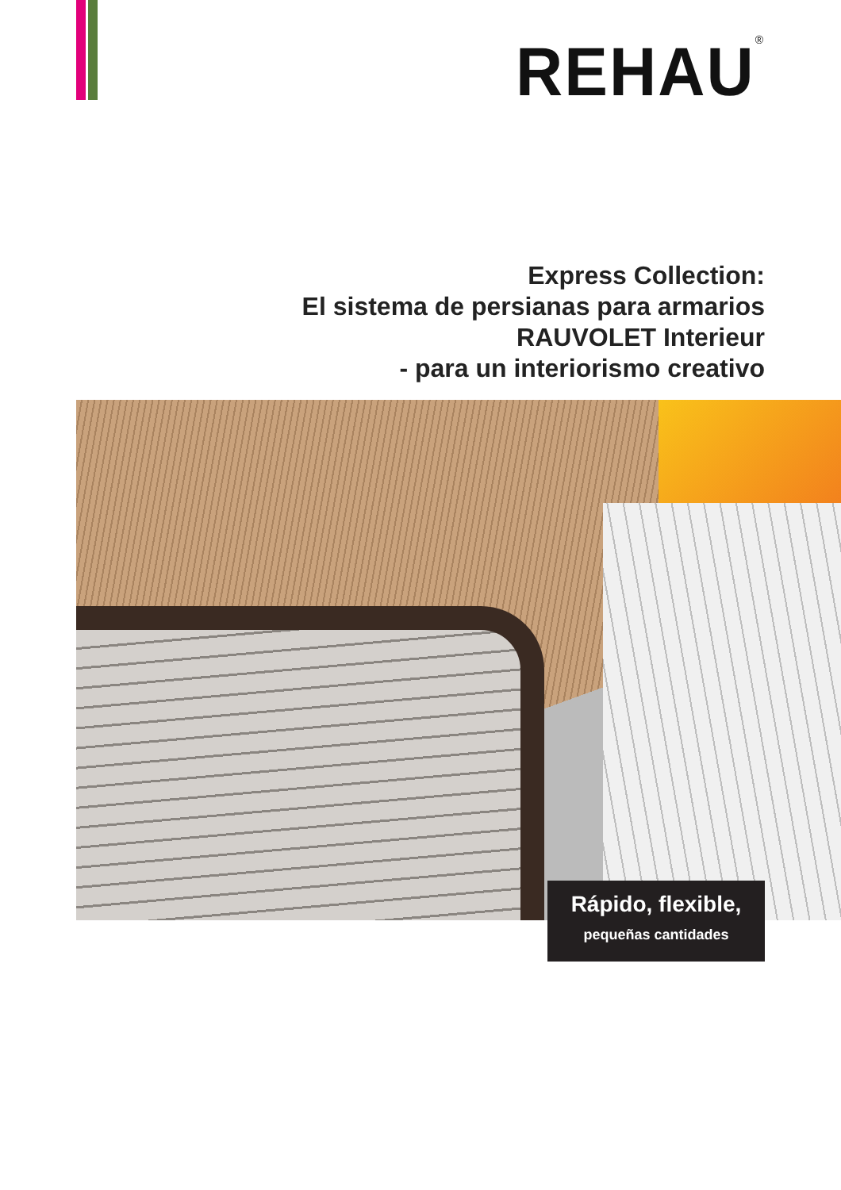REHAU<sup>®</sup>
Express Collection:
El sistema de persianas para armarios
RAUVOLET Interieur
- para un interiorismo creativo
Rápido, flexible,
pequeñas cantidades